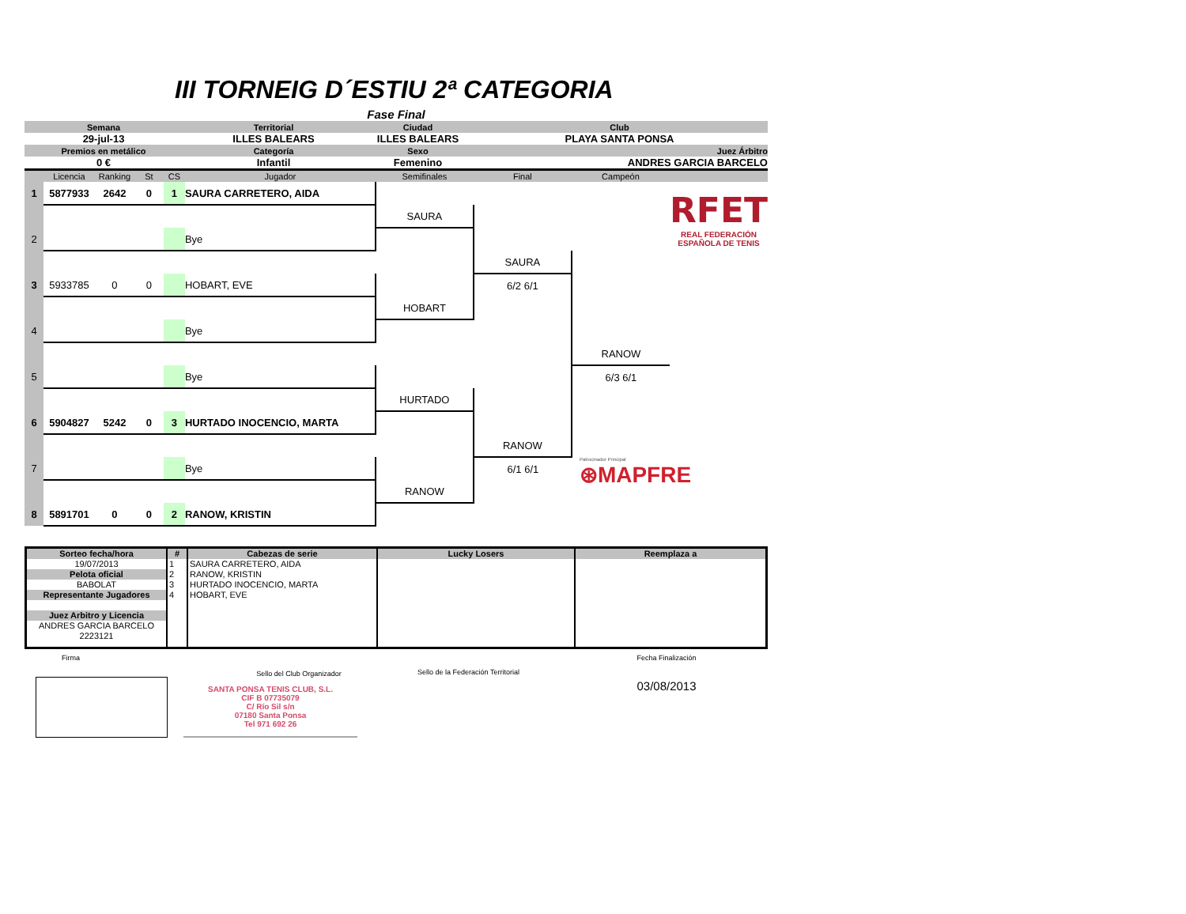III TORNEIG D´ESTIU 2ª CATEGORIA
Fase Final
| Semana | Territorial | Ciudad | Club | |
| 29-jul-13 | ILLES BALEARS | ILLES BALEARS | PLAYA SANTA PONSA | |
| Premios en metálico | Categoría | Sexo | | Juez Árbitro |
| 0 € | Infantil | Femenino | | ANDRES GARCIA BARCELO |
| | Licencia | Ranking | St | CS | Jugador | Semifinales | Final | Campeón | |
| 1 | 5877933 | 2642 | 0 | 1 | SAURA CARRETERO, AIDA | | | | RFET REAL FEDERACIÓN ESPAÑOLA DE TENIS |
| | | | | | | SAURA | | | |
| 2 | | | | | Bye | | | | |
| | | | | | | | SAURA | | |
| 3 | 5933785 | 0 | 0 | | HOBART, EVE | | 6/2 6/1 | | |
| | | | | | | HOBART | | | |
| 4 | | | | | Bye | | | | |
| | | | | | | | | RANOW | |
| 5 | | | | | Bye | | | 6/3 6/1 | |
| | | | | | | HURTADO | | | |
| 6 | 5904827 | 5242 | 0 | 3 | HURTADO INOCENCIO, MARTA | | | | |
| | | | | | | | RANOW | | |
| 7 | | | | | Bye | | 6/1 6/1 | Patrocinador Principal ⊛MAPFRE | |
| | | | | | | RANOW | | | |
| 8 | 5891701 | 0 | 0 | 2 | RANOW, KRISTIN | | | | |
| Sorteo fecha/hora | # | Cabezas de serie | Lucky Losers | Reemplaza a |
| --- | --- | --- | --- | --- |
| 19/07/2013 | 1 | SAURA CARRETERO, AIDA | | |
| Pelota oficial | 2 | RANOW, KRISTIN | | |
| BABOLAT | 3 | HURTADO INOCENCIO, MARTA | | |
| Representante Jugadores | 4 | HOBART, EVE | | |
| Juez Arbitro y Licencia | | | | |
| ANDRES GARCIA BARCELO | | | | |
| 2223121 | | | | |
Firma
Sello del Club Organizador Sello de la Federación Territorial
Fecha Finalización
03/08/2013
SANTA PONSA TENIS CLUB, S.L.
CIF B 07735079
C/ Río Sil s/n
07180 Santa Ponsa
Tel 971 692 26